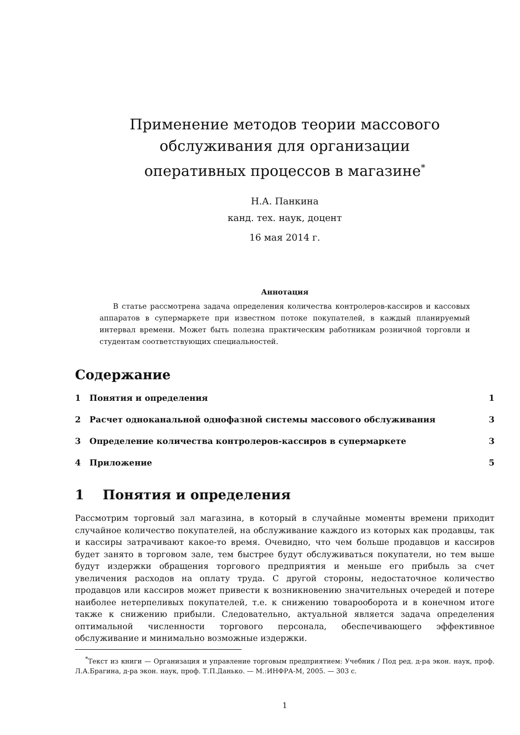Применение методов теории массового
обслуживания для организации
оперативных процессов в магазине<sup>*</sup>
Н.А. Панкина
канд. тех. наук, доцент
16 мая 2014 г.
Аннотация
В статье рассмотрена задача определения количества контролеров-кассиров и кассовых аппаратов в супермаркете при известном потоке покупателей, в каждый планируемый интервал времени. Может быть полезна практическим работникам розничной торговли и студентам соответствующих специальностей.
Содержание
1 Понятия и определения 1
2 Расчет одноканальной однофазной системы массового обслуживания 3
3 Определение количества контролеров-кассиров в супермаркете 3
4 Приложение 5
1 Понятия и определения
Рассмотрим торговый зал магазина, в который в случайные моменты времени приходит случайное количество покупателей, на обслуживание каждого из которых как продавцы, так и кассиры затрачивают какое-то время. Очевидно, что чем больше продавцов и кассиров будет занято в торговом зале, тем быстрее будут обслуживаться покупатели, но тем выше будут издержки обращения торгового предприятия и меньше его прибыль за счет увеличения расходов на оплату труда. С другой стороны, недостаточное количество продавцов или кассиров может привести к возникновению значительных очередей и потере наиболее нетерпеливых покупателей, т.е. к снижению товарооборота и в конечном итоге также к снижению прибыли. Следовательно, актуальной является задача определения оптимальной численности торгового персонала, обеспечивающего эффективное обслуживание и минимально возможные издержки.
<sup>*</sup> Текст из книги — Организация и управление торговым предприятием: Учебник / Под ред. д-ра экон. наук, проф. Л.А.Брагина, д-ра экон. наук, проф. Т.П.Данько. — М.:ИНФРА-М, 2005. — 303 с.
1